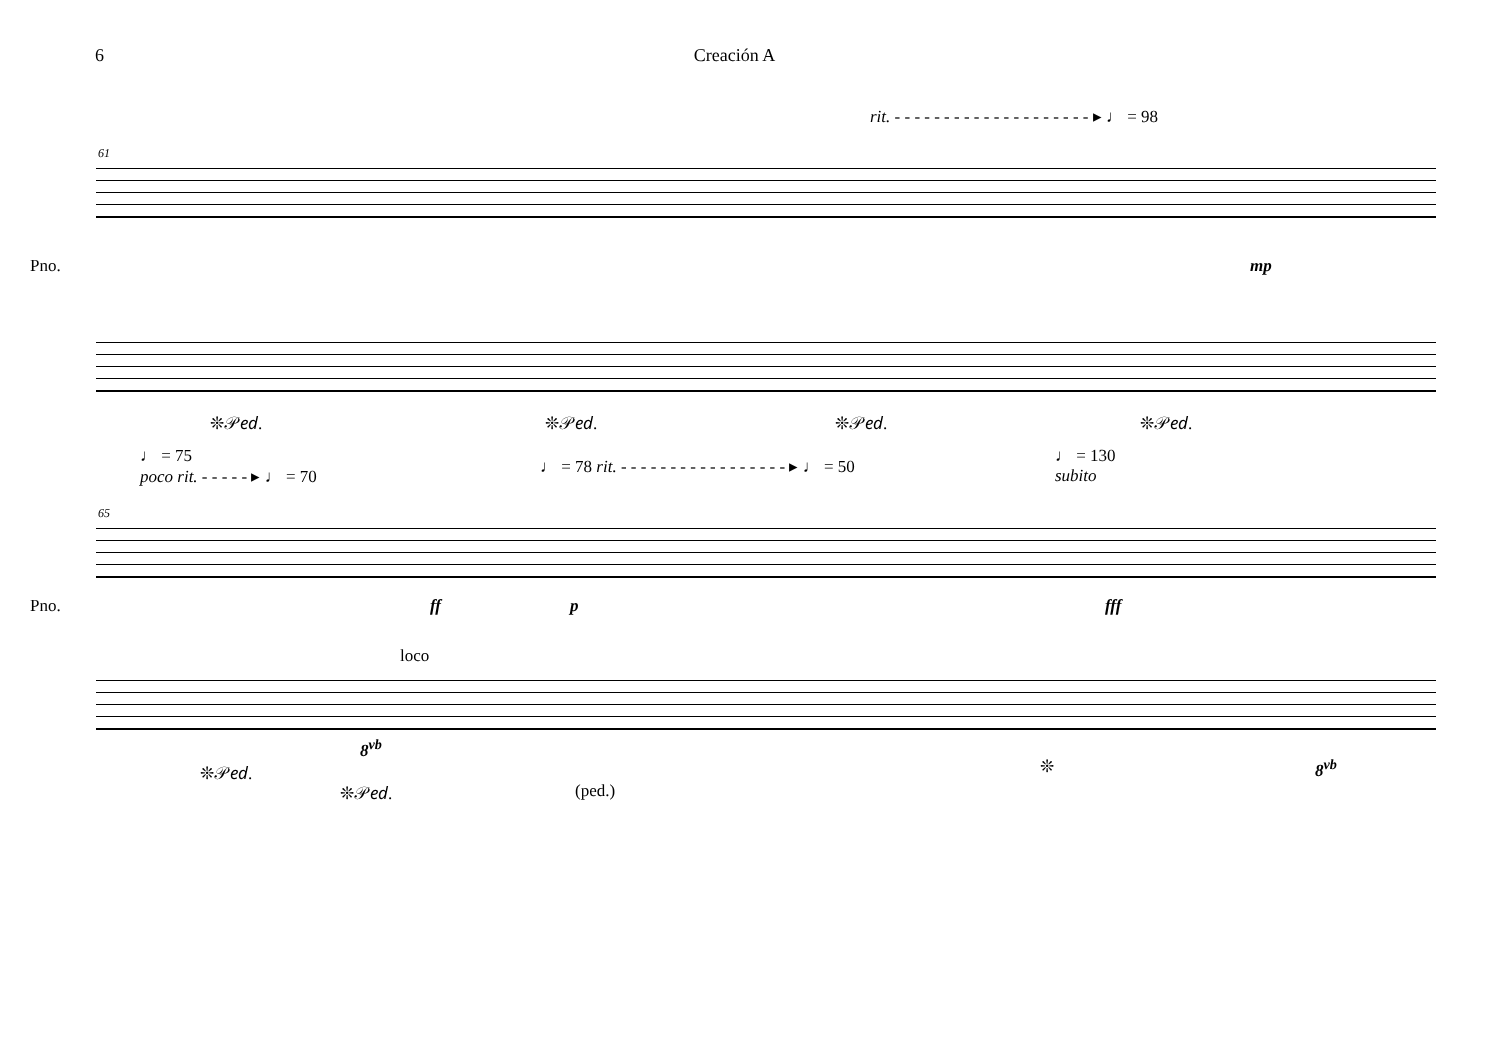6 Creación A
rit. - - - - - - - - - - - - - - - - - - - - ▸ ♩ = 98
61
Pno. mp
❊𝒫𝑒𝑑. ❊𝒫𝑒𝑑. ❊𝒫𝑒𝑑. ❊𝒫𝑒𝑑.
♩ = 75
poco rit. - - - - - ▸ ♩ = 70
♩ = 78 rit. - - - - - - - - - - - - - - - - - ▸ ♩ = 50
♩ = 130
subito
65
Pno. ff p fff
loco
8<sup>vb</sup>
8<sup>vb</sup>
❊𝒫𝑒𝑑.
❊𝒫𝑒𝑑. (ped.)
❊